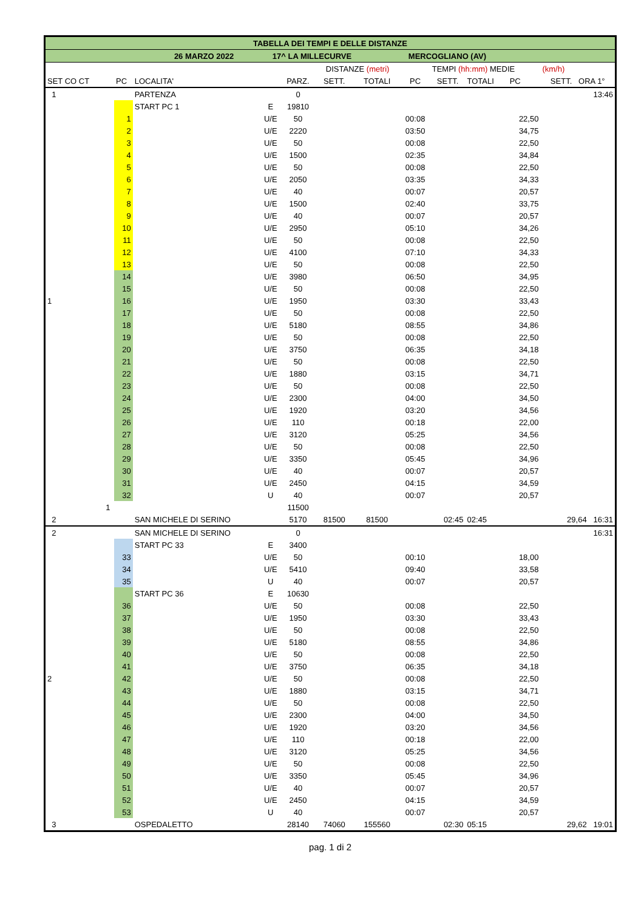| TABELLA DEI TEMPI E DELLE DISTANZE | | | | | | | | | | | | |
| --- | --- | --- | --- | --- | --- | --- | --- | --- | --- | --- | --- | --- |
| 26 MARZO 2022 17^ LA MILLECURVE MERCOGLIANO (AV) | | | | | | | | | | | | |
| | | | | | | DISTANZE (metri) | | | TEMPI (hh:mm) MEDIE | | | (km/h) |
| SET CO CT | | PC | LOCALITA' | | PARZ. | SETT. | TOTALI | PC | SETT. | TOTALI | PC | SETT. ORA 1° |
| 1 | | | PARTENZA | | 0 | | | | | | | 13:46 |
| | | | START PC 1 | E | 19810 | | | | | | | |
| | | 1 | | U/E | 50 | | | 00:08 | | | 22,50 | |
| | | 2 | | U/E | 2220 | | | 03:50 | | | 34,75 | |
| | | 3 | | U/E | 50 | | | 00:08 | | | 22,50 | |
| | | 4 | | U/E | 1500 | | | 02:35 | | | 34,84 | |
| | | 5 | | U/E | 50 | | | 00:08 | | | 22,50 | |
| | | 6 | | U/E | 2050 | | | 03:35 | | | 34,33 | |
| | | 7 | | U/E | 40 | | | 00:07 | | | 20,57 | |
| | | 8 | | U/E | 1500 | | | 02:40 | | | 33,75 | |
| | | 9 | | U/E | 40 | | | 00:07 | | | 20,57 | |
| | | 10 | | U/E | 2950 | | | 05:10 | | | 34,26 | |
| | | 11 | | U/E | 50 | | | 00:08 | | | 22,50 | |
| | | 12 | | U/E | 4100 | | | 07:10 | | | 34,33 | |
| | | 13 | | U/E | 50 | | | 00:08 | | | 22,50 | |
| | | 14 | | U/E | 3980 | | | 06:50 | | | 34,95 | |
| | | 15 | | U/E | 50 | | | 00:08 | | | 22,50 | |
| 1 | | 16 | | U/E | 1950 | | | 03:30 | | | 33,43 | |
| | | 17 | | U/E | 50 | | | 00:08 | | | 22,50 | |
| | | 18 | | U/E | 5180 | | | 08:55 | | | 34,86 | |
| | | 19 | | U/E | 50 | | | 00:08 | | | 22,50 | |
| | | 20 | | U/E | 3750 | | | 06:35 | | | 34,18 | |
| | | 21 | | U/E | 50 | | | 00:08 | | | 22,50 | |
| | | 22 | | U/E | 1880 | | | 03:15 | | | 34,71 | |
| | | 23 | | U/E | 50 | | | 00:08 | | | 22,50 | |
| | | 24 | | U/E | 2300 | | | 04:00 | | | 34,50 | |
| | | 25 | | U/E | 1920 | | | 03:20 | | | 34,56 | |
| | | 26 | | U/E | 110 | | | 00:18 | | | 22,00 | |
| | | 27 | | U/E | 3120 | | | 05:25 | | | 34,56 | |
| | | 28 | | U/E | 50 | | | 00:08 | | | 22,50 | |
| | | 29 | | U/E | 3350 | | | 05:45 | | | 34,96 | |
| | | 30 | | U/E | 40 | | | 00:07 | | | 20,57 | |
| | | 31 | | U/E | 2450 | | | 04:15 | | | 34,59 | |
| | | 32 | | U | 40 | | | 00:07 | | | 20,57 | |
| | 1 | | | | 11500 | | | | | | | |
| 2 | | | SAN MICHELE DI SERINO | | 5170 | 81500 | 81500 | | 02:45 | 02:45 | | 29,64 16:31 |
| 2 | | | SAN MICHELE DI SERINO | | 0 | | | | | | | 16:31 |
| | | | START PC 33 | E | 3400 | | | | | | | |
| | | 33 | | U/E | 50 | | | 00:10 | | | 18,00 | |
| | | 34 | | U/E | 5410 | | | 09:40 | | | 33,58 | |
| | | 35 | | U | 40 | | | 00:07 | | | 20,57 | |
| | | | START PC 36 | E | 10630 | | | | | | | |
| | | 36 | | U/E | 50 | | | 00:08 | | | 22,50 | |
| | | 37 | | U/E | 1950 | | | 03:30 | | | 33,43 | |
| | | 38 | | U/E | 50 | | | 00:08 | | | 22,50 | |
| | | 39 | | U/E | 5180 | | | 08:55 | | | 34,86 | |
| | | 40 | | U/E | 50 | | | 00:08 | | | 22,50 | |
| | | 41 | | U/E | 3750 | | | 06:35 | | | 34,18 | |
| 2 | | 42 | | U/E | 50 | | | 00:08 | | | 22,50 | |
| | | 43 | | U/E | 1880 | | | 03:15 | | | 34,71 | |
| | | 44 | | U/E | 50 | | | 00:08 | | | 22,50 | |
| | | 45 | | U/E | 2300 | | | 04:00 | | | 34,50 | |
| | | 46 | | U/E | 1920 | | | 03:20 | | | 34,56 | |
| | | 47 | | U/E | 110 | | | 00:18 | | | 22,00 | |
| | | 48 | | U/E | 3120 | | | 05:25 | | | 34,56 | |
| | | 49 | | U/E | 50 | | | 00:08 | | | 22,50 | |
| | | 50 | | U/E | 3350 | | | 05:45 | | | 34,96 | |
| | | 51 | | U/E | 40 | | | 00:07 | | | 20,57 | |
| | | 52 | | U/E | 2450 | | | 04:15 | | | 34,59 | |
| | | 53 | | U | 40 | | | 00:07 | | | 20,57 | |
| 3 | | | OSPEDALETTO | | 28140 | 74060 | 155560 | | 02:30 | 05:15 | | 29,62 19:01 |
pag. 1 di 2